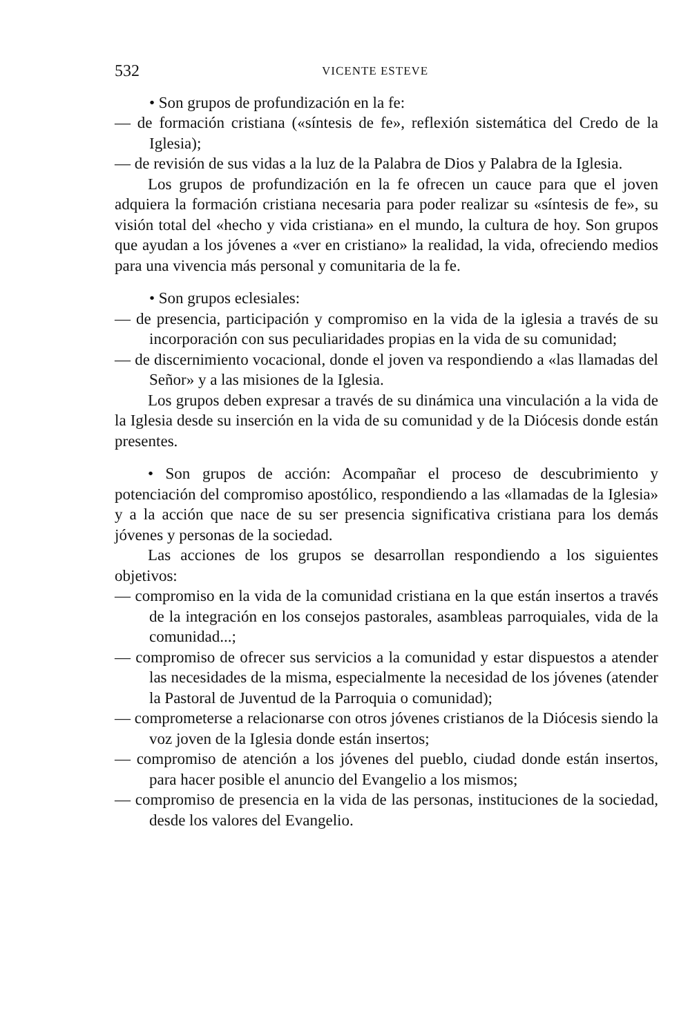532 VICENTE ESTEVE
• Son grupos de profundización en la fe:
— de formación cristiana («síntesis de fe», reflexión sistemática del Credo de la Iglesia);
— de revisión de sus vidas a la luz de la Palabra de Dios y Palabra de la Iglesia.
Los grupos de profundización en la fe ofrecen un cauce para que el joven adquiera la formación cristiana necesaria para poder realizar su «síntesis de fe», su visión total del «hecho y vida cristiana» en el mundo, la cultura de hoy. Son grupos que ayudan a los jóvenes a «ver en cristiano» la realidad, la vida, ofreciendo medios para una vivencia más personal y comunitaria de la fe.
• Son grupos eclesiales:
— de presencia, participación y compromiso en la vida de la iglesia a través de su incorporación con sus peculiaridades propias en la vida de su comunidad;
— de discernimiento vocacional, donde el joven va respondiendo a «las llamadas del Señor» y a las misiones de la Iglesia.
Los grupos deben expresar a través de su dinámica una vinculación a la vida de la Iglesia desde su inserción en la vida de su comunidad y de la Diócesis donde están presentes.
• Son grupos de acción: Acompañar el proceso de descubrimiento y potenciación del compromiso apostólico, respondiendo a las «llamadas de la Iglesia» y a la acción que nace de su ser presencia significativa cristiana para los demás jóvenes y personas de la sociedad.
Las acciones de los grupos se desarrollan respondiendo a los siguientes objetivos:
— compromiso en la vida de la comunidad cristiana en la que están insertos a través de la integración en los consejos pastorales, asambleas parroquiales, vida de la comunidad...;
— compromiso de ofrecer sus servicios a la comunidad y estar dispuestos a atender las necesidades de la misma, especialmente la necesidad de los jóvenes (atender la Pastoral de Juventud de la Parroquia o comunidad);
— comprometerse a relacionarse con otros jóvenes cristianos de la Diócesis siendo la voz joven de la Iglesia donde están insertos;
— compromiso de atención a los jóvenes del pueblo, ciudad donde están insertos, para hacer posible el anuncio del Evangelio a los mismos;
— compromiso de presencia en la vida de las personas, instituciones de la sociedad, desde los valores del Evangelio.